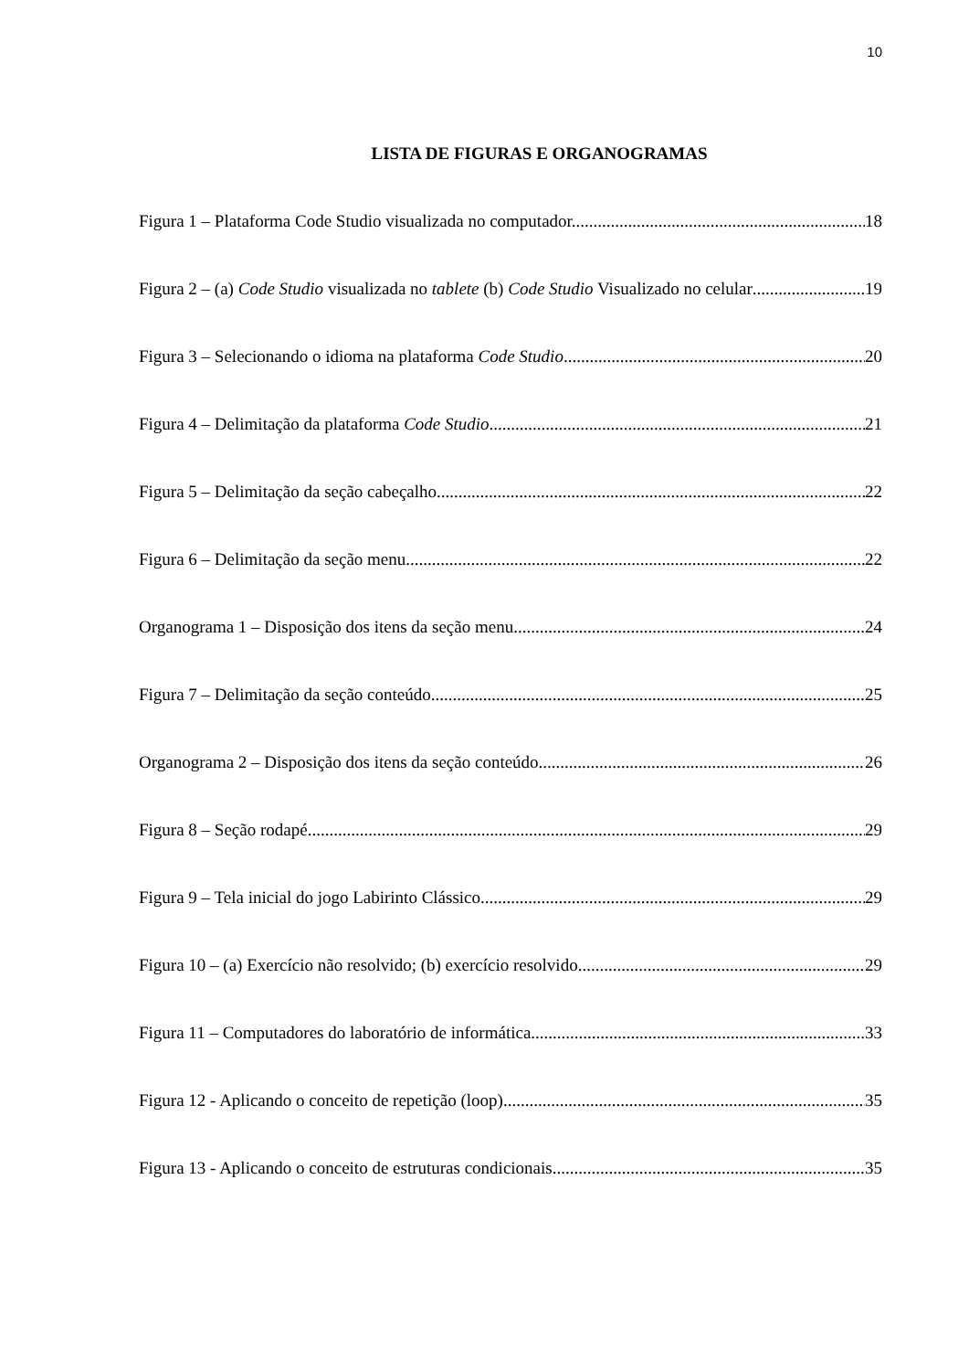10
LISTA DE FIGURAS E ORGANOGRAMAS
Figura 1 – Plataforma Code Studio visualizada no computador. 18
Figura 2 – (a) Code Studio visualizada no tablete (b) Code Studio Visualizado no celular 19
Figura 3 – Selecionando o idioma na plataforma Code Studio 20
Figura 4 – Delimitação da plataforma Code Studio. 21
Figura 5 – Delimitação da seção cabeçalho 22
Figura 6 – Delimitação da seção menu 22
Organograma 1 – Disposição dos itens da seção menu 24
Figura 7 – Delimitação da seção conteúdo 25
Organograma 2 – Disposição dos itens da seção conteúdo 26
Figura 8 – Seção rodapé. 29
Figura 9 – Tela inicial do jogo Labirinto Clássico. 29
Figura 10 – (a) Exercício não resolvido; (b) exercício resolvido 29
Figura 11 – Computadores do laboratório de informática 33
Figura 12 - Aplicando o conceito de repetição (loop) 35
Figura 13 - Aplicando o conceito de estruturas condicionais 35